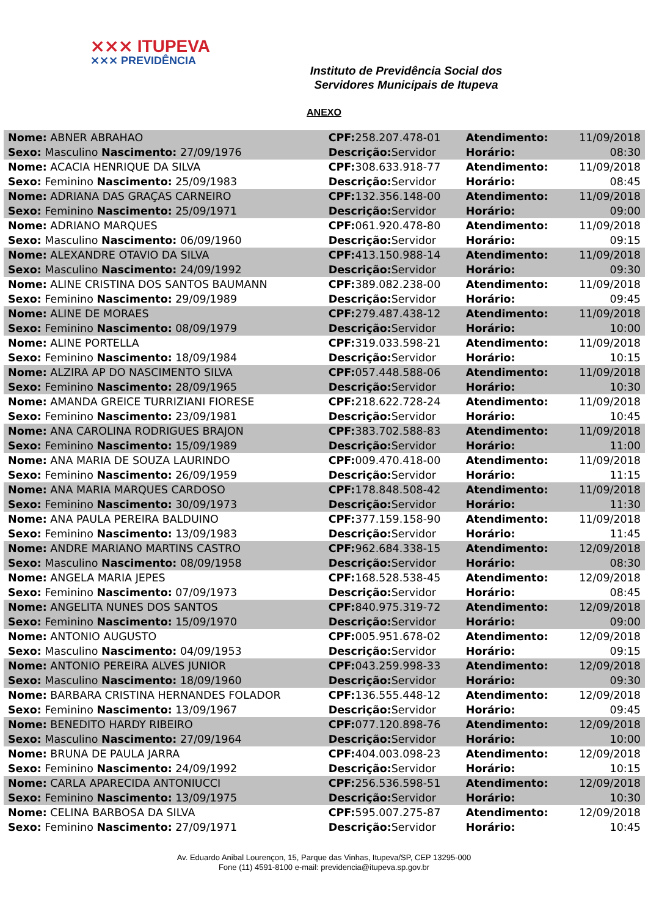⨯⨯⨯ ITUPEVA
⨯⨯⨯ PREVIDÊNCIA
Instituto de Previdência Social dos Servidores Municipais de Itupeva
ANEXO
| Nome: ABNER ABRAHAO | CPF: 258.207.478-01 | Atendimento: | 11/09/2018 |
| Sexo: Masculino Nascimento: 27/09/1976 | Descrição: Servidor | Horário: | 08:30 |
| Nome: ACACIA HENRIQUE DA SILVA | CPF: 308.633.918-77 | Atendimento: | 11/09/2018 |
| Sexo: Feminino Nascimento: 25/09/1983 | Descrição: Servidor | Horário: | 08:45 |
| Nome: ADRIANA DAS GRAÇAS CARNEIRO | CPF: 132.356.148-00 | Atendimento: | 11/09/2018 |
| Sexo: Feminino Nascimento: 25/09/1971 | Descrição: Servidor | Horário: | 09:00 |
| Nome: ADRIANO MARQUES | CPF: 061.920.478-80 | Atendimento: | 11/09/2018 |
| Sexo: Masculino Nascimento: 06/09/1960 | Descrição: Servidor | Horário: | 09:15 |
| Nome: ALEXANDRE OTAVIO DA SILVA | CPF: 413.150.988-14 | Atendimento: | 11/09/2018 |
| Sexo: Masculino Nascimento: 24/09/1992 | Descrição: Servidor | Horário: | 09:30 |
| Nome: ALINE CRISTINA DOS SANTOS BAUMANN | CPF: 389.082.238-00 | Atendimento: | 11/09/2018 |
| Sexo: Feminino Nascimento: 29/09/1989 | Descrição: Servidor | Horário: | 09:45 |
| Nome: ALINE DE MORAES | CPF: 279.487.438-12 | Atendimento: | 11/09/2018 |
| Sexo: Feminino Nascimento: 08/09/1979 | Descrição: Servidor | Horário: | 10:00 |
| Nome: ALINE PORTELLA | CPF: 319.033.598-21 | Atendimento: | 11/09/2018 |
| Sexo: Feminino Nascimento: 18/09/1984 | Descrição: Servidor | Horário: | 10:15 |
| Nome: ALZIRA AP DO NASCIMENTO SILVA | CPF: 057.448.588-06 | Atendimento: | 11/09/2018 |
| Sexo: Feminino Nascimento: 28/09/1965 | Descrição: Servidor | Horário: | 10:30 |
| Nome: AMANDA GREICE TURRIZIANI FIORESE | CPF: 218.622.728-24 | Atendimento: | 11/09/2018 |
| Sexo: Feminino Nascimento: 23/09/1981 | Descrição: Servidor | Horário: | 10:45 |
| Nome: ANA CAROLINA RODRIGUES BRAJON | CPF: 383.702.588-83 | Atendimento: | 11/09/2018 |
| Sexo: Feminino Nascimento: 15/09/1989 | Descrição: Servidor | Horário: | 11:00 |
| Nome: ANA MARIA DE SOUZA LAURINDO | CPF: 009.470.418-00 | Atendimento: | 11/09/2018 |
| Sexo: Feminino Nascimento: 26/09/1959 | Descrição: Servidor | Horário: | 11:15 |
| Nome: ANA MARIA MARQUES CARDOSO | CPF: 178.848.508-42 | Atendimento: | 11/09/2018 |
| Sexo: Feminino Nascimento: 30/09/1973 | Descrição: Servidor | Horário: | 11:30 |
| Nome: ANA PAULA PEREIRA BALDUINO | CPF: 377.159.158-90 | Atendimento: | 11/09/2018 |
| Sexo: Feminino Nascimento: 13/09/1983 | Descrição: Servidor | Horário: | 11:45 |
| Nome: ANDRE MARIANO MARTINS CASTRO | CPF: 962.684.338-15 | Atendimento: | 12/09/2018 |
| Sexo: Masculino Nascimento: 08/09/1958 | Descrição: Servidor | Horário: | 08:30 |
| Nome: ANGELA MARIA JEPES | CPF: 168.528.538-45 | Atendimento: | 12/09/2018 |
| Sexo: Feminino Nascimento: 07/09/1973 | Descrição: Servidor | Horário: | 08:45 |
| Nome: ANGELITA NUNES DOS SANTOS | CPF: 840.975.319-72 | Atendimento: | 12/09/2018 |
| Sexo: Feminino Nascimento: 15/09/1970 | Descrição: Servidor | Horário: | 09:00 |
| Nome: ANTONIO AUGUSTO | CPF: 005.951.678-02 | Atendimento: | 12/09/2018 |
| Sexo: Masculino Nascimento: 04/09/1953 | Descrição: Servidor | Horário: | 09:15 |
| Nome: ANTONIO PEREIRA ALVES JUNIOR | CPF: 043.259.998-33 | Atendimento: | 12/09/2018 |
| Sexo: Masculino Nascimento: 18/09/1960 | Descrição: Servidor | Horário: | 09:30 |
| Nome: BARBARA CRISTINA HERNANDES FOLADOR | CPF: 136.555.448-12 | Atendimento: | 12/09/2018 |
| Sexo: Feminino Nascimento: 13/09/1967 | Descrição: Servidor | Horário: | 09:45 |
| Nome: BENEDITO HARDY RIBEIRO | CPF: 077.120.898-76 | Atendimento: | 12/09/2018 |
| Sexo: Masculino Nascimento: 27/09/1964 | Descrição: Servidor | Horário: | 10:00 |
| Nome: BRUNA DE PAULA JARRA | CPF: 404.003.098-23 | Atendimento: | 12/09/2018 |
| Sexo: Feminino Nascimento: 24/09/1992 | Descrição: Servidor | Horário: | 10:15 |
| Nome: CARLA APARECIDA ANTONIUCCI | CPF: 256.536.598-51 | Atendimento: | 12/09/2018 |
| Sexo: Feminino Nascimento: 13/09/1975 | Descrição: Servidor | Horário: | 10:30 |
| Nome: CELINA BARBOSA DA SILVA | CPF: 595.007.275-87 | Atendimento: | 12/09/2018 |
| Sexo: Feminino Nascimento: 27/09/1971 | Descrição: Servidor | Horário: | 10:45 |
Av. Eduardo Anibal Lourençon, 15, Parque das Vinhas, Itupeva/SP, CEP 13295-000
Fone (11) 4591-8100 e-mail: previdencia@itupeva.sp.gov.br